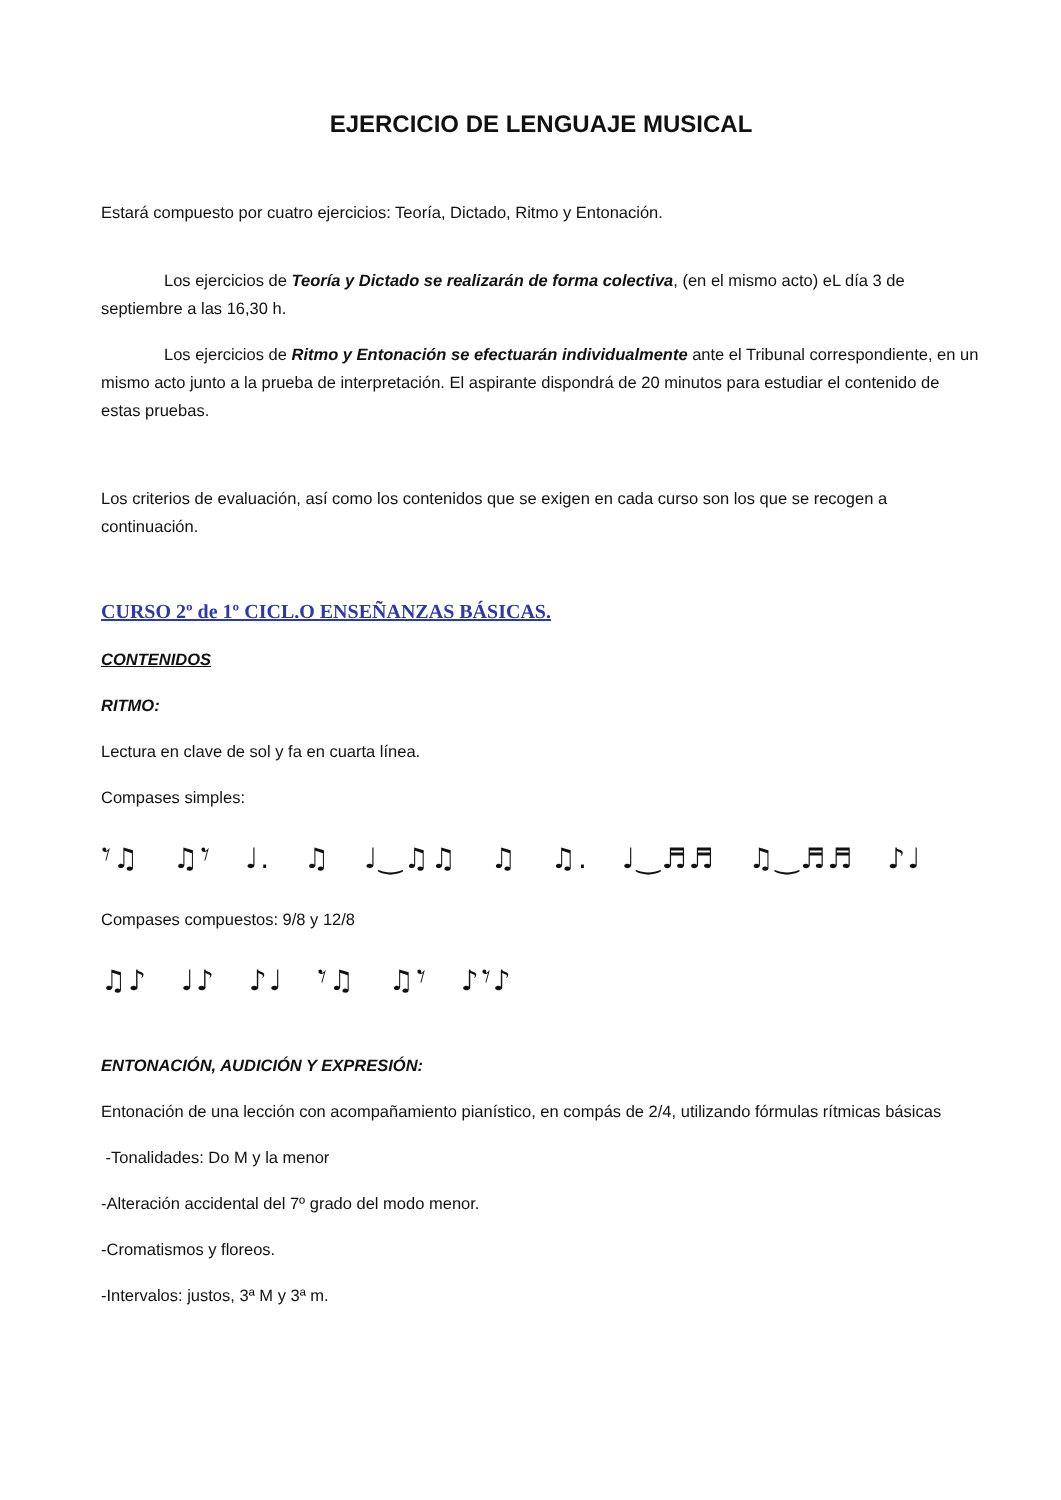EJERCICIO DE LENGUAJE MUSICAL
Estará compuesto por cuatro ejercicios: Teoría, Dictado, Ritmo y Entonación.
Los ejercicios de Teoría y Dictado se realizarán de forma colectiva, (en el mismo acto) eL día 3 de septiembre a las 16,30 h.
Los ejercicios de Ritmo y Entonación se efectuarán individualmente ante el Tribunal correspondiente, en un mismo acto junto a la prueba de interpretación. El aspirante dispondrá de 20 minutos para estudiar el contenido de estas pruebas.
Los criterios de evaluación, así como los contenidos que se exigen en cada curso son los que se recogen a continuación.
CURSO 2º de 1º CICL.O ENSEÑANZAS BÁSICAS.
CONTENIDOS
RITMO:
Lectura en clave de sol y fa en cuarta línea.
Compases simples:
𝄾♫ ♫𝄾 ♩. ♫ ♩‿♫♫ ♫ ♫. ♩‿♬♬ ♫‿♬♬ ♪♩
Compases compuestos: 9/8 y 12/8
♫♪ ♩♪ ♪♩ 𝄾♫ ♫𝄾 ♪𝄾♪
ENTONACIÓN, AUDICIÓN Y EXPRESIÓN:
Entonación de una lección con acompañamiento pianístico, en compás de 2/4, utilizando fórmulas rítmicas básicas
-Tonalidades: Do M y la menor
-Alteración accidental del 7º grado del modo menor.
-Cromatismos y floreos.
-Intervalos: justos, 3ª M y 3ª m.